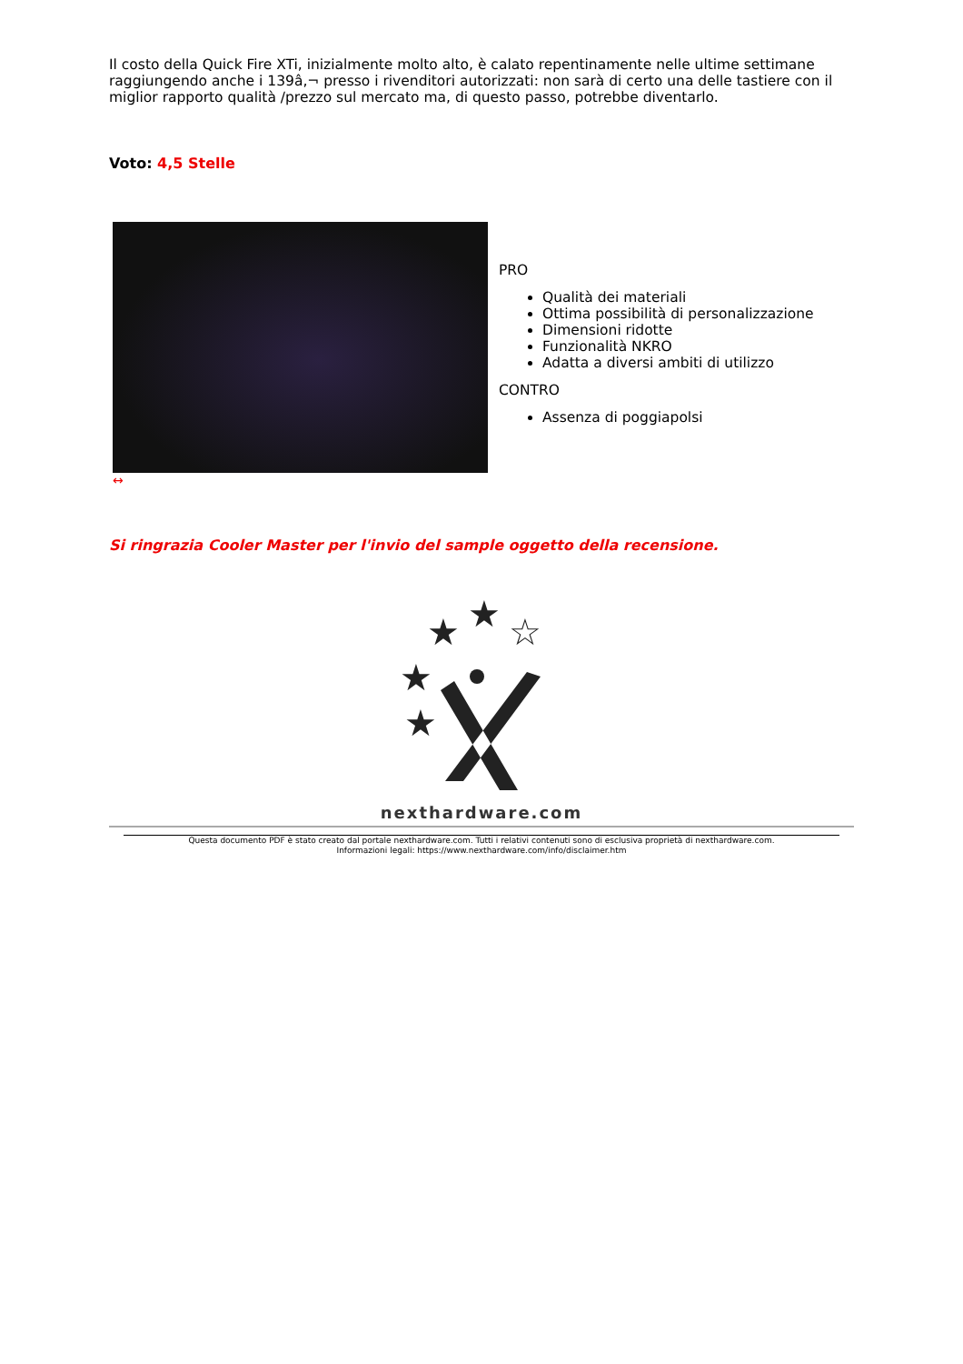Il costo della Quick Fire XTi, inizialmente molto alto, è calato repentinamente nelle ultime settimane raggiungendo anche i 139â,¬ presso i rivenditori autorizzati: non sarà di certo una delle tastiere con il miglior rapporto qualità /prezzo sul mercato ma, di questo passo, potrebbe diventarlo.
Voto: 4,5 Stelle
↔
PRO
Qualità dei materiali
Ottima possibilità di personalizzazione
Dimensioni ridotte
Funzionalità NKRO
Adatta a diversi ambiti di utilizzo
CONTRO
Assenza di poggiapolsi
Si ringrazia Cooler Master per l'invio del sample oggetto della recensione.
★
★
☆
★
★
nexthardware.com
Questa documento PDF è stato creato dal portale nexthardware.com. Tutti i relativi contenuti sono di esclusiva proprietà di nexthardware.com.
Informazioni legali: https://www.nexthardware.com/info/disclaimer.htm